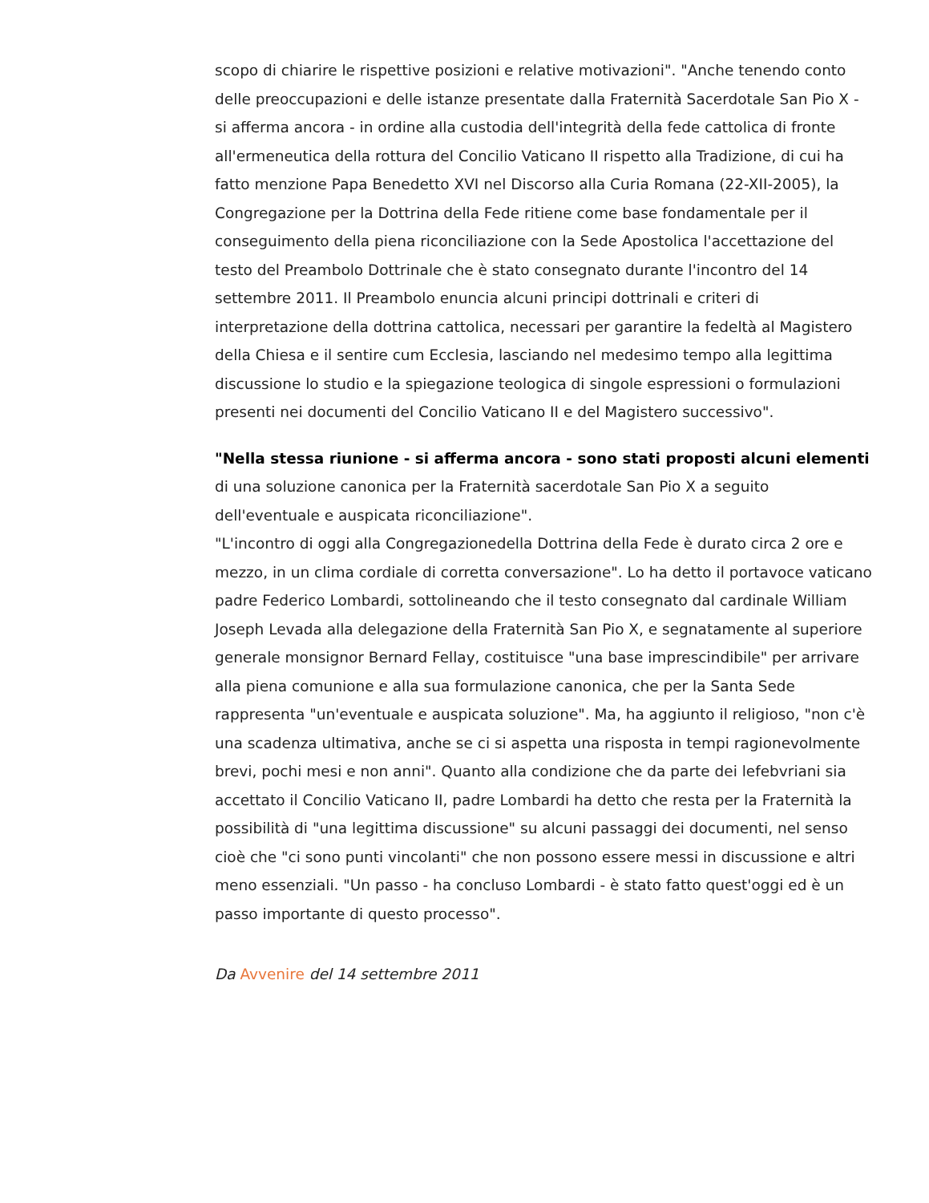scopo di chiarire le rispettive posizioni e relative motivazioni". "Anche tenendo conto delle preoccupazioni e delle istanze presentate dalla Fraternità Sacerdotale San Pio X - si afferma ancora - in ordine alla custodia dell'integrità della fede cattolica di fronte all'ermeneutica della rottura del Concilio Vaticano II rispetto alla Tradizione, di cui ha fatto menzione Papa Benedetto XVI nel Discorso alla Curia Romana (22-XII-2005), la Congregazione per la Dottrina della Fede ritiene come base fondamentale per il conseguimento della piena riconciliazione con la Sede Apostolica l'accettazione del testo del Preambolo Dottrinale che è stato consegnato durante l'incontro del 14 settembre 2011. Il Preambolo enuncia alcuni principi dottrinali e criteri di interpretazione della dottrina cattolica, necessari per garantire la fedeltà al Magistero della Chiesa e il sentire cum Ecclesia, lasciando nel medesimo tempo alla legittima discussione lo studio e la spiegazione teologica di singole espressioni o formulazioni presenti nei documenti del Concilio Vaticano II e del Magistero successivo".
"Nella stessa riunione - si afferma ancora - sono stati proposti alcuni elementi di una soluzione canonica per la Fraternità sacerdotale San Pio X a seguito dell'eventuale e auspicata riconciliazione".
"L'incontro di oggi alla Congregazionedella Dottrina della Fede è durato circa 2 ore e mezzo, in un clima cordiale di corretta conversazione". Lo ha detto il portavoce vaticano padre Federico Lombardi, sottolineando che il testo consegnato dal cardinale William Joseph Levada alla delegazione della Fraternità San Pio X, e segnatamente al superiore generale monsignor Bernard Fellay, costituisce "una base imprescindibile" per arrivare alla piena comunione e alla sua formulazione canonica, che per la Santa Sede rappresenta "un'eventuale e auspicata soluzione". Ma, ha aggiunto il religioso, "non c'è una scadenza ultimativa, anche se ci si aspetta una risposta in tempi ragionevolmente brevi, pochi mesi e non anni". Quanto alla condizione che da parte dei lefebvriani sia accettato il Concilio Vaticano II, padre Lombardi ha detto che resta per la Fraternità la possibilità di "una legittima discussione" su alcuni passaggi dei documenti, nel senso cioè che "ci sono punti vincolanti" che non possono essere messi in discussione e altri meno essenziali. "Un passo - ha concluso Lombardi - è stato fatto quest'oggi ed è un passo importante di questo processo".
Da Avvenire del 14 settembre 2011